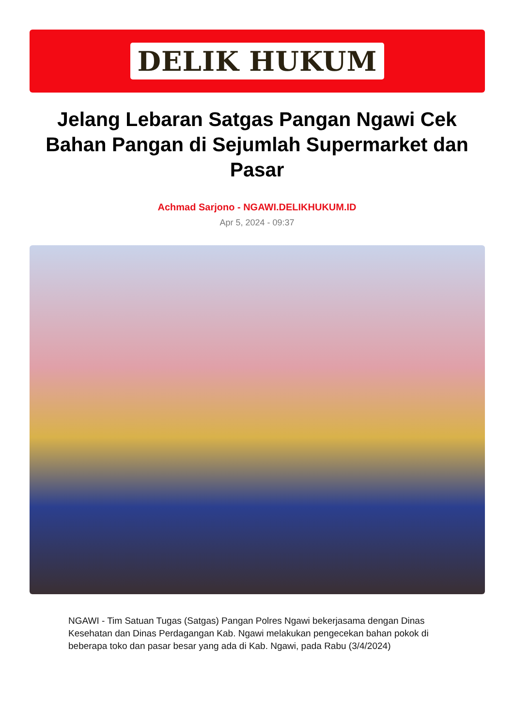DELIK HUKUM
Jelang Lebaran Satgas Pangan Ngawi Cek Bahan Pangan di Sejumlah Supermarket dan Pasar
Achmad Sarjono - NGAWI.DELIKHUKUM.ID
Apr 5, 2024 - 09:37
NGAWI - Tim Satuan Tugas (Satgas) Pangan Polres Ngawi bekerjasama dengan Dinas Kesehatan dan Dinas Perdagangan Kab. Ngawi melakukan pengecekan bahan pokok di beberapa toko dan pasar besar yang ada di Kab. Ngawi, pada Rabu (3/4/2024)